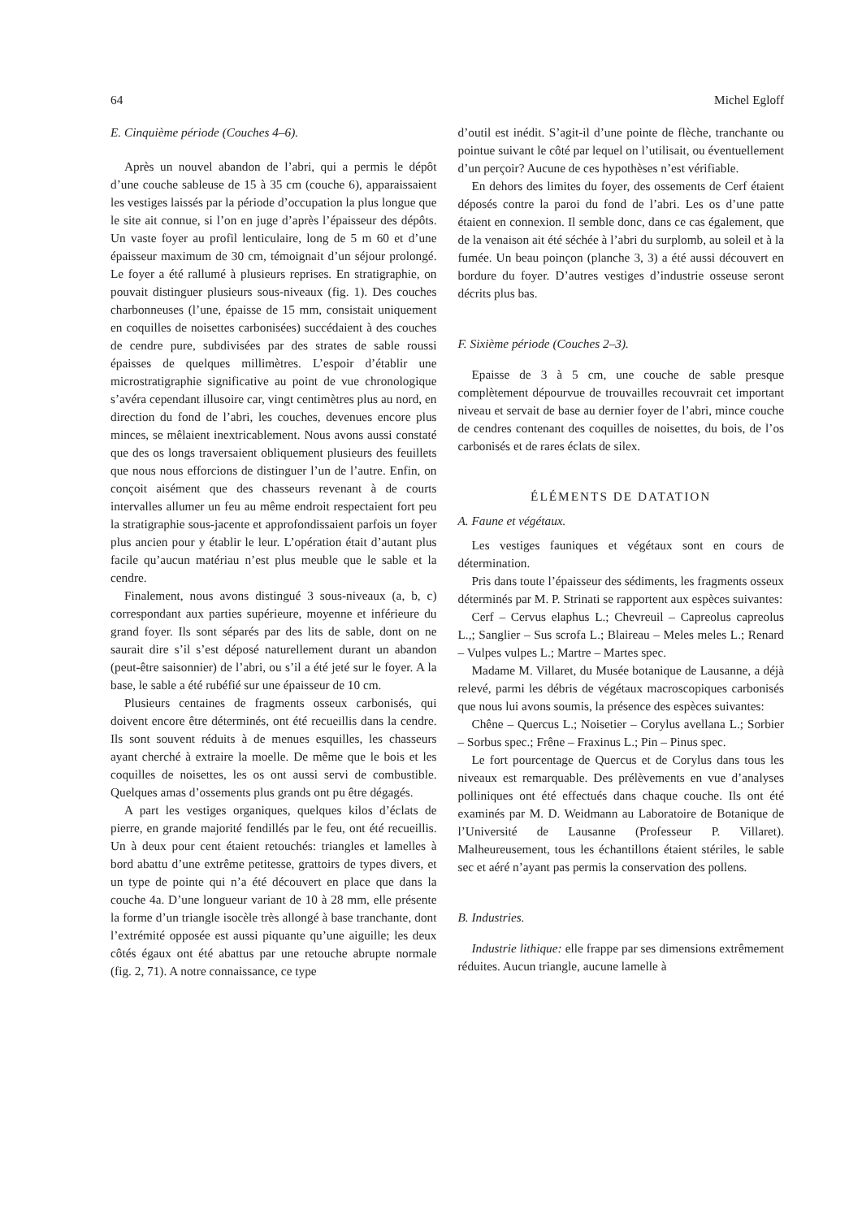64 Michel Egloff
E. Cinquième période (Couches 4–6).
Après un nouvel abandon de l’abri, qui a permis le dépôt d’une couche sableuse de 15 à 35 cm (couche 6), apparaissaient les vestiges laissés par la période d’occupation la plus longue que le site ait connue, si l’on en juge d’après l’épaisseur des dépôts. Un vaste foyer au profil lenticulaire, long de 5 m 60 et d’une épaisseur maximum de 30 cm, témoignait d’un séjour prolongé. Le foyer a été rallumé à plusieurs reprises. En stratigraphie, on pouvait distinguer plusieurs sous-niveaux (fig. 1). Des couches charbonneuses (l’une, épaisse de 15 mm, consistait uniquement en coquilles de noisettes carbonisées) succédaient à des couches de cendre pure, subdivisées par des strates de sable roussi épaisses de quelques millimètres. L’espoir d’établir une microstratigraphie significative au point de vue chronologique s’avéra cependant illusoire car, vingt centimètres plus au nord, en direction du fond de l’abri, les couches, devenues encore plus minces, se mêlaient inextricablement. Nous avons aussi constaté que des os longs traversaient obliquement plusieurs des feuillets que nous nous efforcions de distinguer l’un de l’autre. Enfin, on conçoit aisément que des chasseurs revenant à de courts intervalles allumer un feu au même endroit respectaient fort peu la stratigraphie sous-jacente et approfondissaient parfois un foyer plus ancien pour y établir le leur. L’opération était d’autant plus facile qu’aucun matériau n’est plus meuble que le sable et la cendre.
Finalement, nous avons distingué 3 sous-niveaux (a, b, c) correspondant aux parties supérieure, moyenne et inférieure du grand foyer. Ils sont séparés par des lits de sable, dont on ne saurait dire s’il s’est déposé naturellement durant un abandon (peut-être saisonnier) de l’abri, ou s’il a été jeté sur le foyer. A la base, le sable a été rubéfié sur une épaisseur de 10 cm.
Plusieurs centaines de fragments osseux carbonisés, qui doivent encore être déterminés, ont été recueillis dans la cendre. Ils sont souvent réduits à de menues esquilles, les chasseurs ayant cherché à extraire la moelle. De même que le bois et les coquilles de noisettes, les os ont aussi servi de combustible. Quelques amas d’ossements plus grands ont pu être dégagés.
A part les vestiges organiques, quelques kilos d’éclats de pierre, en grande majorité fendillés par le feu, ont été recueillis. Un à deux pour cent étaient retouchés: triangles et lamelles à bord abattu d’une extrême petitesse, grattoirs de types divers, et un type de pointe qui n’a été découvert en place que dans la couche 4a. D’une longueur variant de 10 à 28 mm, elle présente la forme d’un triangle isocèle très allongé à base tranchante, dont l’extrémité opposée est aussi piquante qu’une aiguille; les deux côtés égaux ont été abattus par une retouche abrupte normale (fig. 2, 71). A notre connaissance, ce type
d’outil est inédit. S’agit-il d’une pointe de flèche, tranchante ou pointue suivant le côté par lequel on l’utilisait, ou éventuellement d’un perçoir? Aucune de ces hypothèses n’est vérifiable.
En dehors des limites du foyer, des ossements de Cerf étaient déposés contre la paroi du fond de l’abri. Les os d’une patte étaient en connexion. Il semble donc, dans ce cas également, que de la venaison ait été séchée à l’abri du surplomb, au soleil et à la fumée. Un beau poinçon (planche 3, 3) a été aussi découvert en bordure du foyer. D’autres vestiges d’industrie osseuse seront décrits plus bas.
F. Sixième période (Couches 2–3).
Epaisse de 3 à 5 cm, une couche de sable presque complètement dépourvue de trouvailles recouvrait cet important niveau et servait de base au dernier foyer de l’abri, mince couche de cendres contenant des coquilles de noisettes, du bois, de l’os carbonisés et de rares éclats de silex.
ÉLÉMENTS DE DATATION
A. Faune et végétaux.
Les vestiges fauniques et végétaux sont en cours de détermination.
Pris dans toute l’épaisseur des sédiments, les fragments osseux déterminés par M. P. Strinati se rapportent aux espèces suivantes:
Cerf – Cervus elaphus L.; Chevreuil – Capreolus capreolus L.,; Sanglier – Sus scrofa L.; Blaireau – Meles meles L.; Renard – Vulpes vulpes L.; Martre – Martes spec.
Madame M. Villaret, du Musée botanique de Lausanne, a déjà relevé, parmi les débris de végétaux macroscopiques carbonisés que nous lui avons soumis, la présence des espèces suivantes:
Chêne – Quercus L.; Noisetier – Corylus avellana L.; Sorbier – Sorbus spec.; Frêne – Fraxinus L.; Pin – Pinus spec.
Le fort pourcentage de Quercus et de Corylus dans tous les niveaux est remarquable. Des prélèvements en vue d’analyses polliniques ont été effectués dans chaque couche. Ils ont été examinés par M. D. Weidmann au Laboratoire de Botanique de l’Université de Lausanne (Professeur P. Villaret). Malheureusement, tous les échantillons étaient stériles, le sable sec et aéré n’ayant pas permis la conservation des pollens.
B. Industries.
Industrie lithique: elle frappe par ses dimensions extrêmement réduites. Aucun triangle, aucune lamelle à